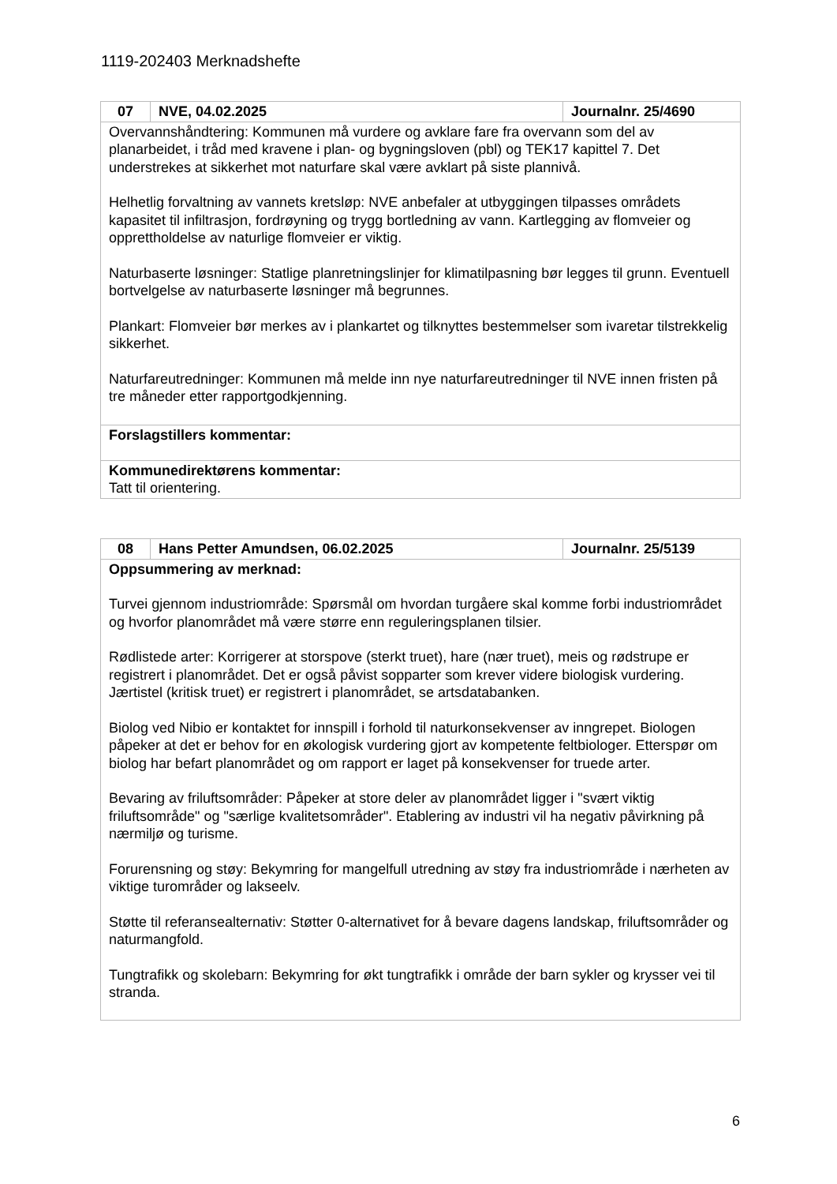1119-202403 Merknadshefte
| 07 | NVE, 04.02.2025 | Journalnr. 25/4690 |
| --- | --- | --- |
| Overvannshåndtering: Kommunen må vurdere og avklare fare fra overvann som del av planarbeidet, i tråd med kravene i plan- og bygningsloven (pbl) og TEK17 kapittel 7. Det understrekes at sikkerhet mot naturfare skal være avklart på siste plannivå. Helhetlig forvaltning av vannets kretsløp: NVE anbefaler at utbyggingen tilpasses områdets kapasitet til infiltrasjon, fordrøyning og trygg bortledning av vann. Kartlegging av flomveier og opprettholdelse av naturlige flomveier er viktig. Naturbaserte løsninger: Statlige planretningslinjer for klimatilpasning bør legges til grunn. Eventuell bortvelgelse av naturbaserte løsninger må begrunnes. Plankart: Flomveier bør merkes av i plankartet og tilknyttes bestemmelser som ivaretar tilstrekkelig sikkerhet. Naturfareutredninger: Kommunen må melde inn nye naturfareutredninger til NVE innen fristen på tre måneder etter rapportgodkjenning. | | |
| Forslagstillers kommentar: | | |
| Kommunedirektørens kommentar: Tatt til orientering. | | |
| 08 | Hans Petter Amundsen, 06.02.2025 | Journalnr. 25/5139 |
| --- | --- | --- |
| Oppsummering av merknad: Turvei gjennom industriområde: Spørsmål om hvordan turgåere skal komme forbi industriområdet og hvorfor planområdet må være større enn reguleringsplanen tilsier. Rødlistede arter: Korrigerer at storspove (sterkt truet), hare (nær truet), meis og rødstrupe er registrert i planområdet. Det er også påvist sopparter som krever videre biologisk vurdering. Jærtistel (kritisk truet) er registrert i planområdet, se artsdatabanken. Biolog ved Nibio er kontaktet for innspill i forhold til naturkonsekvenser av inngrepet. Biologen påpeker at det er behov for en økologisk vurdering gjort av kompetente feltbiologer. Etterspør om biolog har befart planområdet og om rapport er laget på konsekvenser for truede arter. Bevaring av friluftsområder: Påpeker at store deler av planområdet ligger i "svært viktig friluftsområde" og "særlige kvalitetsområder". Etablering av industri vil ha negativ påvirkning på nærmiljø og turisme. Forurensning og støy: Bekymring for mangelfull utredning av støy fra industriområde i nærheten av viktige turområder og lakseelv. Støtte til referansealternativ: Støtter 0-alternativet for å bevare dagens landskap, friluftsområder og naturmangfold. Tungtrafikk og skolebarn: Bekymring for økt tungtrafikk i område der barn sykler og krysser vei til stranda. | | |
6